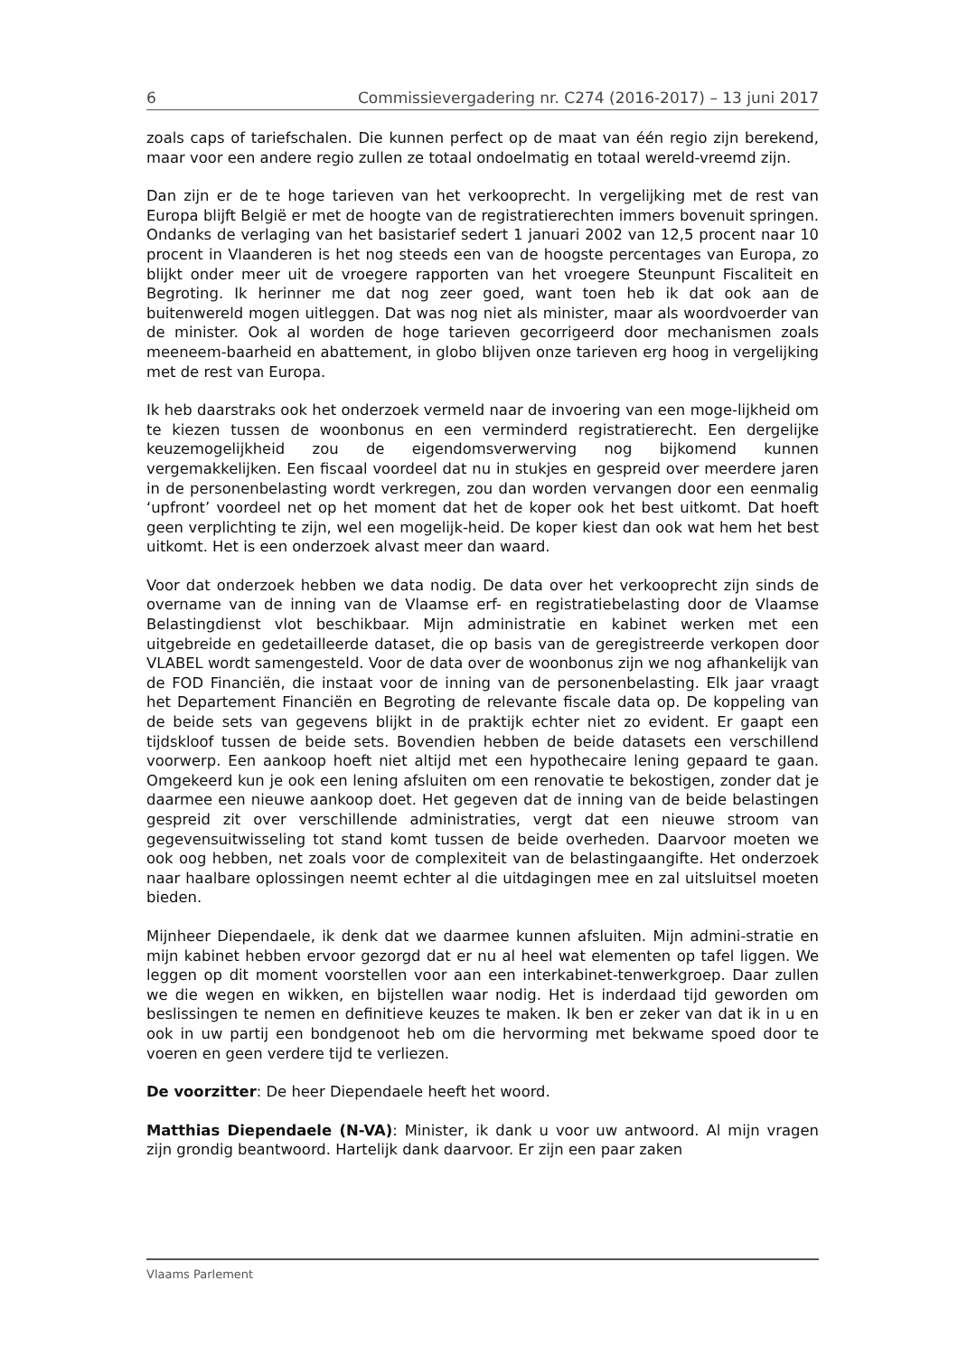6 Commissievergadering nr. C274 (2016-2017) – 13 juni 2017
zoals caps of tariefschalen. Die kunnen perfect op de maat van één regio zijn berekend, maar voor een andere regio zullen ze totaal ondoelmatig en totaal wereld-vreemd zijn.
Dan zijn er de te hoge tarieven van het verkooprecht. In vergelijking met de rest van Europa blijft België er met de hoogte van de registratierechten immers bovenuit springen. Ondanks de verlaging van het basistarief sedert 1 januari 2002 van 12,5 procent naar 10 procent in Vlaanderen is het nog steeds een van de hoogste percentages van Europa, zo blijkt onder meer uit de vroegere rapporten van het vroegere Steunpunt Fiscaliteit en Begroting. Ik herinner me dat nog zeer goed, want toen heb ik dat ook aan de buitenwereld mogen uitleggen. Dat was nog niet als minister, maar als woordvoerder van de minister. Ook al worden de hoge tarieven gecorrigeerd door mechanismen zoals meeneem-baarheid en abattement, in globo blijven onze tarieven erg hoog in vergelijking met de rest van Europa.
Ik heb daarstraks ook het onderzoek vermeld naar de invoering van een moge-lijkheid om te kiezen tussen de woonbonus en een verminderd registratierecht. Een dergelijke keuzemogelijkheid zou de eigendomsverwerving nog bijkomend kunnen vergemakkelijken. Een fiscaal voordeel dat nu in stukjes en gespreid over meerdere jaren in de personenbelasting wordt verkregen, zou dan worden vervangen door een eenmalig ‘upfront’ voordeel net op het moment dat het de koper ook het best uitkomt. Dat hoeft geen verplichting te zijn, wel een mogelijk-heid. De koper kiest dan ook wat hem het best uitkomt. Het is een onderzoek alvast meer dan waard.
Voor dat onderzoek hebben we data nodig. De data over het verkooprecht zijn sinds de overname van de inning van de Vlaamse erf- en registratiebelasting door de Vlaamse Belastingdienst vlot beschikbaar. Mijn administratie en kabinet werken met een uitgebreide en gedetailleerde dataset, die op basis van de geregistreerde verkopen door VLABEL wordt samengesteld. Voor de data over de woonbonus zijn we nog afhankelijk van de FOD Financiën, die instaat voor de inning van de personenbelasting. Elk jaar vraagt het Departement Financiën en Begroting de relevante fiscale data op. De koppeling van de beide sets van gegevens blijkt in de praktijk echter niet zo evident. Er gaapt een tijdskloof tussen de beide sets. Bovendien hebben de beide datasets een verschillend voorwerp. Een aankoop hoeft niet altijd met een hypothecaire lening gepaard te gaan. Omgekeerd kun je ook een lening afsluiten om een renovatie te bekostigen, zonder dat je daarmee een nieuwe aankoop doet. Het gegeven dat de inning van de beide belastingen gespreid zit over verschillende administraties, vergt dat een nieuwe stroom van gegevensuitwisseling tot stand komt tussen de beide overheden. Daarvoor moeten we ook oog hebben, net zoals voor de complexiteit van de belastingaangifte. Het onderzoek naar haalbare oplossingen neemt echter al die uitdagingen mee en zal uitsluitsel moeten bieden.
Mijnheer Diependaele, ik denk dat we daarmee kunnen afsluiten. Mijn admini-stratie en mijn kabinet hebben ervoor gezorgd dat er nu al heel wat elementen op tafel liggen. We leggen op dit moment voorstellen voor aan een interkabinet-tenwerkgroep. Daar zullen we die wegen en wikken, en bijstellen waar nodig. Het is inderdaad tijd geworden om beslissingen te nemen en definitieve keuzes te maken. Ik ben er zeker van dat ik in u en ook in uw partij een bondgenoot heb om die hervorming met bekwame spoed door te voeren en geen verdere tijd te verliezen.
De voorzitter: De heer Diependaele heeft het woord.
Matthias Diependaele (N-VA): Minister, ik dank u voor uw antwoord. Al mijn vragen zijn grondig beantwoord. Hartelijk dank daarvoor. Er zijn een paar zaken
Vlaams Parlement